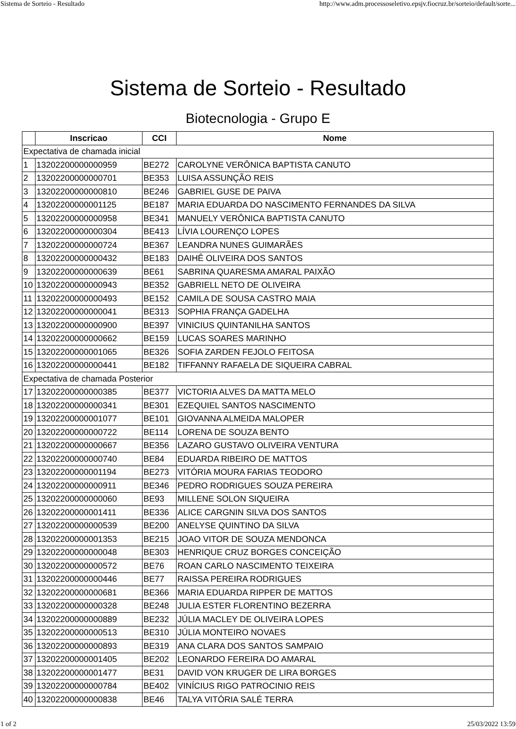Sistema de Sorteio - Resultado http://www.adm.processoseletivo.epsjv.fiocruz.br/sorteio/default/sorte...
Sistema de Sorteio - Resultado
Biotecnologia - Grupo E
| | Inscricao | CCI | Nome |
| --- | --- | --- | --- |
| Expectativa de chamada inicial | | | |
| 1 | 13202200000000959 | BE272 | CAROLYNE VERÔNICA BAPTISTA CANUTO |
| 2 | 13202200000000701 | BE353 | LUISA ASSUNÇÃO REIS |
| 3 | 13202200000000810 | BE246 | GABRIEL GUSE DE PAIVA |
| 4 | 13202200000001125 | BE187 | MARIA EDUARDA DO NASCIMENTO FERNANDES DA SILVA |
| 5 | 13202200000000958 | BE341 | MANUELY VERÔNICA BAPTISTA CANUTO |
| 6 | 13202200000000304 | BE413 | LÍVIA LOURENÇO LOPES |
| 7 | 13202200000000724 | BE367 | LEANDRA NUNES GUIMARÃES |
| 8 | 13202200000000432 | BE183 | DAIHÊ OLIVEIRA DOS SANTOS |
| 9 | 13202200000000639 | BE61 | SABRINA QUARESMA AMARAL PAIXÃO |
| 10 | 13202200000000943 | BE352 | GABRIELL NETO DE OLIVEIRA |
| 11 | 13202200000000493 | BE152 | CAMILA DE SOUSA CASTRO MAIA |
| 12 | 13202200000000041 | BE313 | SOPHIA FRANÇA GADELHA |
| 13 | 13202200000000900 | BE397 | VINICIUS QUINTANILHA SANTOS |
| 14 | 13202200000000662 | BE159 | LUCAS SOARES MARINHO |
| 15 | 13202200000001065 | BE326 | SOFIA ZARDEN FEJOLO FEITOSA |
| 16 | 13202200000000441 | BE182 | TIFFANNY RAFAELA DE SIQUEIRA CABRAL |
| Expectativa de chamada Posterior | | | |
| 17 | 13202200000000385 | BE377 | VICTORIA ALVES DA MATTA MELO |
| 18 | 13202200000000341 | BE301 | EZEQUIEL SANTOS NASCIMENTO |
| 19 | 13202200000001077 | BE101 | GIOVANNA ALMEIDA MALOPER |
| 20 | 13202200000000722 | BE114 | LORENA DE SOUZA BENTO |
| 21 | 13202200000000667 | BE356 | LAZARO GUSTAVO OLIVEIRA VENTURA |
| 22 | 13202200000000740 | BE84 | EDUARDA RIBEIRO DE MATTOS |
| 23 | 13202200000001194 | BE273 | VITÓRIA MOURA FARIAS TEODORO |
| 24 | 13202200000000911 | BE346 | PEDRO RODRIGUES SOUZA PEREIRA |
| 25 | 13202200000000060 | BE93 | MILLENE SOLON SIQUEIRA |
| 26 | 13202200000001411 | BE336 | ALICE CARGNIN SILVA DOS SANTOS |
| 27 | 13202200000000539 | BE200 | ANELYSE QUINTINO DA SILVA |
| 28 | 13202200000001353 | BE215 | JOAO VITOR DE SOUZA MENDONCA |
| 29 | 13202200000000048 | BE303 | HENRIQUE CRUZ BORGES CONCEIÇÃO |
| 30 | 13202200000000572 | BE76 | ROAN CARLO NASCIMENTO TEIXEIRA |
| 31 | 13202200000000446 | BE77 | RAISSA PEREIRA RODRIGUES |
| 32 | 13202200000000681 | BE366 | MARIA EDUARDA RIPPER DE MATTOS |
| 33 | 13202200000000328 | BE248 | JULIA ESTER FLORENTINO BEZERRA |
| 34 | 13202200000000889 | BE232 | JÚLIA MACLEY DE OLIVEIRA LOPES |
| 35 | 13202200000000513 | BE310 | JÚLIA MONTEIRO NOVAES |
| 36 | 13202200000000893 | BE319 | ANA CLARA DOS SANTOS SAMPAIO |
| 37 | 13202200000001405 | BE202 | LEONARDO FEREIRA DO AMARAL |
| 38 | 13202200000001477 | BE31 | DAVID VON KRUGER DE LIRA BORGES |
| 39 | 13202200000000784 | BE402 | VINÍCIUS RIGO PATROCINIO REIS |
| 40 | 13202200000000838 | BE46 | TALYA VITÓRIA SALÉ TERRA |
1 of 2 25/03/2022 13:59